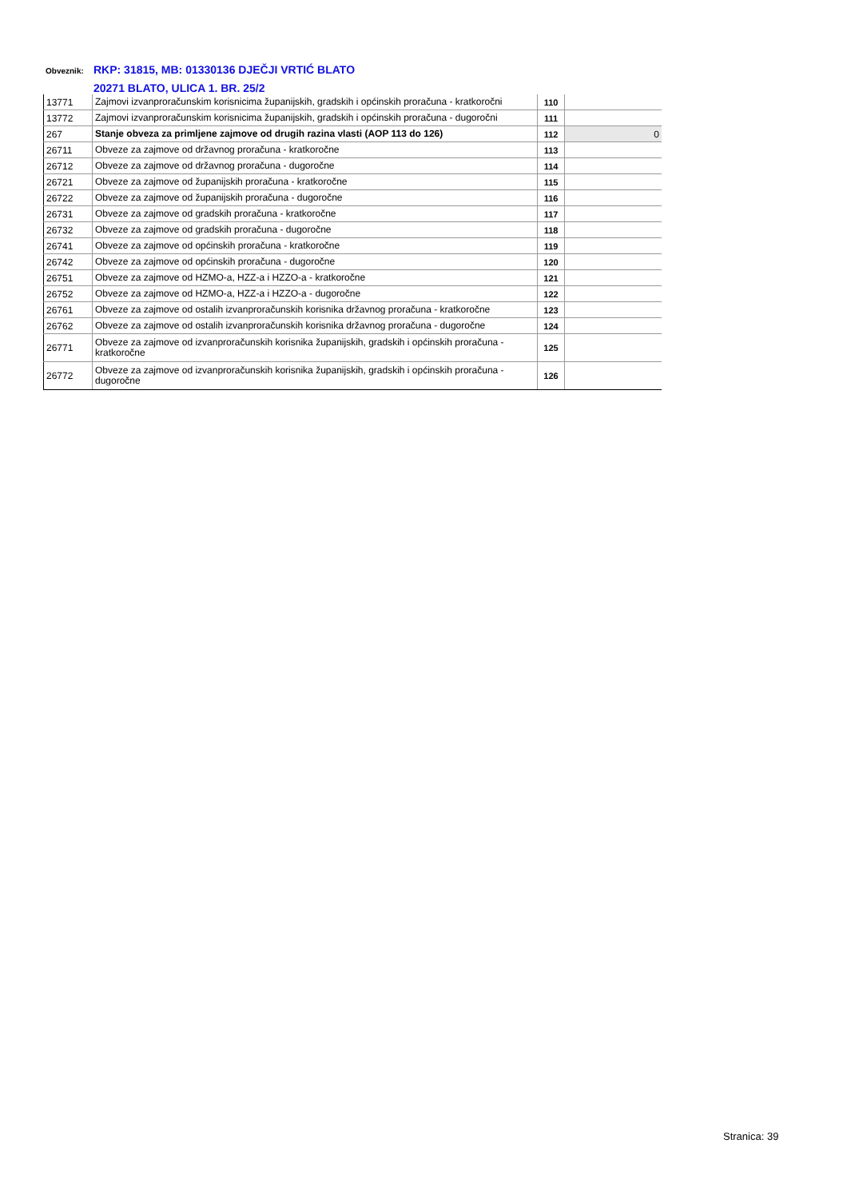Obveznik: RKP: 31815, MB: 01330136 DJEČJI VRTIĆ BLATO
20271 BLATO, ULICA 1. BR. 25/2
| 13771 | Zajmovi izvanproračunskim korisnicima županijskih, gradskih i općinskih proračuna - kratkoročni | 110 | |
| 13772 | Zajmovi izvanproračunskim korisnicima županijskih, gradskih i općinskih proračuna - dugoročni | 111 | |
| 267 | Stanje obveza za primljene zajmove od drugih razina vlasti (AOP 113 do 126) | 112 | 0 |
| 26711 | Obveze za zajmove od državnog proračuna - kratkoročne | 113 | |
| 26712 | Obveze za zajmove od državnog proračuna - dugoročne | 114 | |
| 26721 | Obveze za zajmove od županijskih proračuna - kratkoročne | 115 | |
| 26722 | Obveze za zajmove od županijskih proračuna - dugoročne | 116 | |
| 26731 | Obveze za zajmove od gradskih proračuna - kratkoročne | 117 | |
| 26732 | Obveze za zajmove od gradskih proračuna - dugoročne | 118 | |
| 26741 | Obveze za zajmove od općinskih proračuna - kratkoročne | 119 | |
| 26742 | Obveze za zajmove od općinskih proračuna - dugoročne | 120 | |
| 26751 | Obveze za zajmove od HZMO-a, HZZ-a i HZZO-a - kratkoročne | 121 | |
| 26752 | Obveze za zajmove od HZMO-a, HZZ-a i HZZO-a - dugoročne | 122 | |
| 26761 | Obveze za zajmove od ostalih izvanproračunskih korisnika državnog proračuna - kratkoročne | 123 | |
| 26762 | Obveze za zajmove od ostalih izvanproračunskih korisnika državnog proračuna - dugoročne | 124 | |
| 26771 | Obveze za zajmove od izvanproračunskih korisnika županijskih, gradskih i općinskih proračuna - kratkoročne | 125 | |
| 26772 | Obveze za zajmove od izvanproračunskih korisnika županijskih, gradskih i općinskih proračuna - dugoročne | 126 | |
Stranica: 39